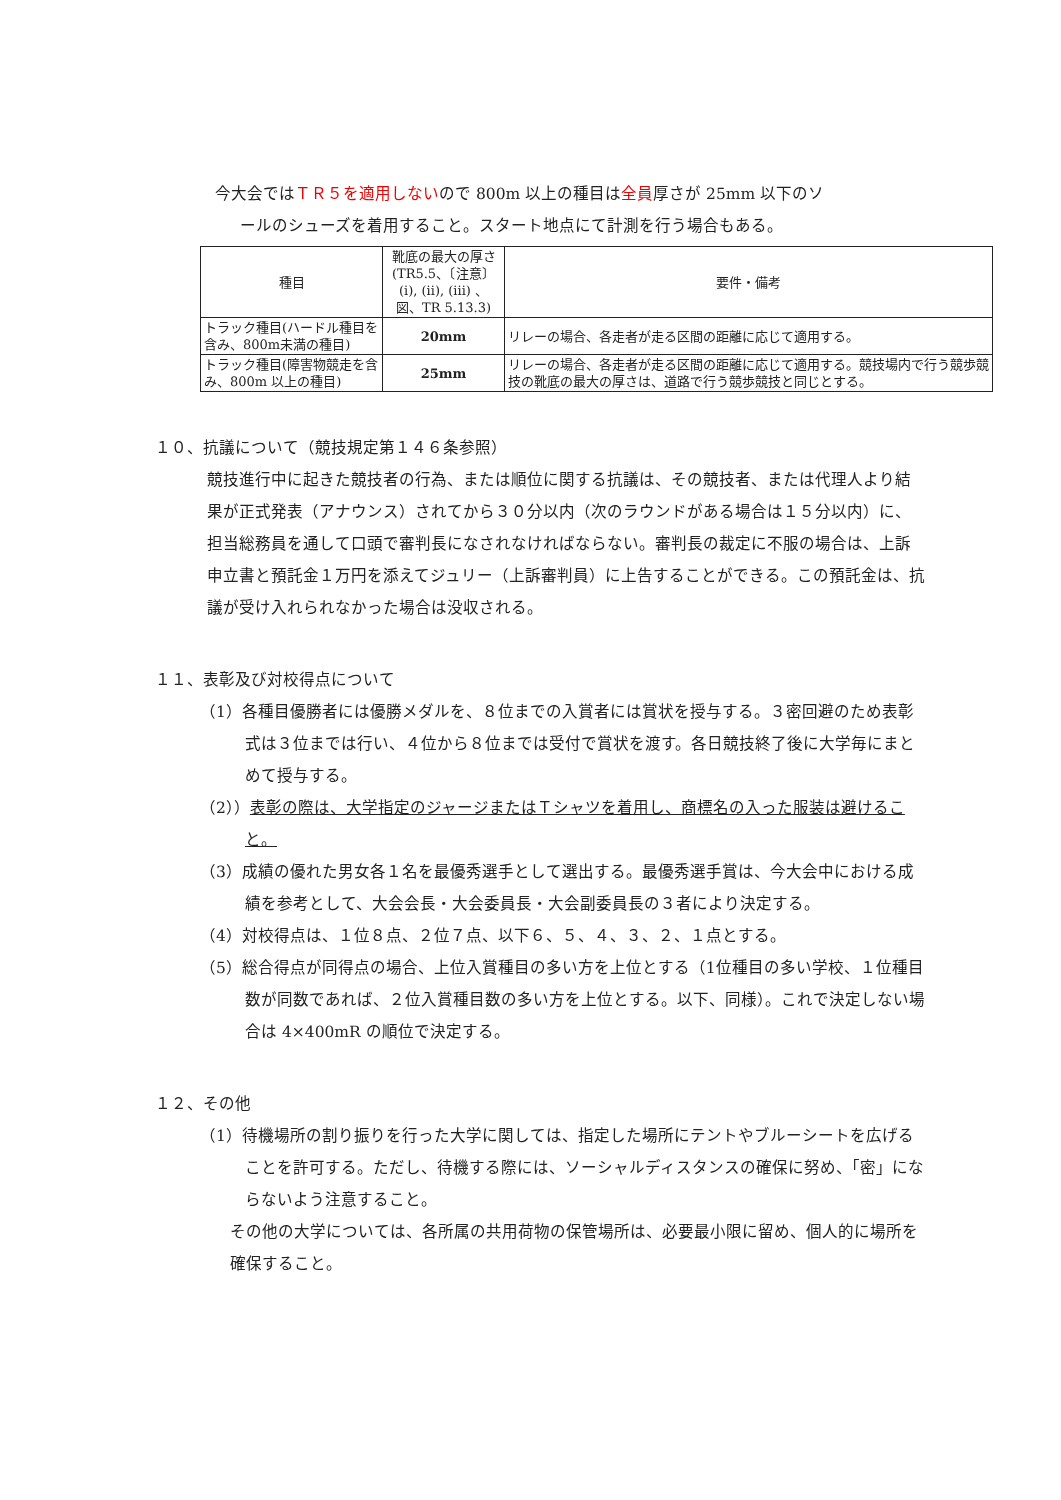今大会ではＴＲ５を適用しないので 800m 以上の種目は全員厚さが 25mm 以下のソ
ールのシューズを着用すること。スタート地点にて計測を行う場合もある。
| 種目 | 靴底の最大の厚さ (TR5.5、〔注意〕(i), (ii), (iii) 、図、TR 5.13.3) | 要件・備考 |
| トラック種目(ハードル種目を含み、800m未満の種目) | 20mm | リレーの場合、各走者が走る区間の距離に応じて適用する。 |
| トラック種目(障害物競走を含み、800m 以上の種目) | 25mm | リレーの場合、各走者が走る区間の距離に応じて適用する。競技場内で行う競歩競技の靴底の最大の厚さは、道路で行う競歩競技と同じとする。 |
１０、抗議について（競技規定第１４６条参照）
競技進行中に起きた競技者の行為、または順位に関する抗議は、その競技者、または代理人より結果が正式発表（アナウンス）されてから３０分以内（次のラウンドがある場合は１５分以内）に、担当総務員を通して口頭で審判長になされなければならない。審判長の裁定に不服の場合は、上訴申立書と預託金１万円を添えてジュリー（上訴審判員）に上告することができる。この預託金は、抗議が受け入れられなかった場合は没収される。
１１、表彰及び対校得点について
（1）各種目優勝者には優勝メダルを、８位までの入賞者には賞状を授与する。３密回避のため表彰式は３位までは行い、４位から８位までは受付で賞状を渡す。各日競技終了後に大学毎にまとめて授与する。
（2））表彰の際は、大学指定のジャージまたはＴシャツを着用し、商標名の入った服装は避けること。
（3）成績の優れた男女各１名を最優秀選手として選出する。最優秀選手賞は、今大会中における成績を参考として、大会会長・大会委員長・大会副委員長の３者により決定する。
（4）対校得点は、１位８点、２位７点、以下６、５、４、３、２、１点とする。
（5）総合得点が同得点の場合、上位入賞種目の多い方を上位とする（1位種目の多い学校、１位種目数が同数であれば、２位入賞種目数の多い方を上位とする。以下、同様）。これで決定しない場合は 4×400mR の順位で決定する。
１２、その他
（1）待機場所の割り振りを行った大学に関しては、指定した場所にテントやブルーシートを広げることを許可する。ただし、待機する際には、ソーシャルディスタンスの確保に努め、「密」にならないよう注意すること。
その他の大学については、各所属の共用荷物の保管場所は、必要最小限に留め、個人的に場所を確保すること。